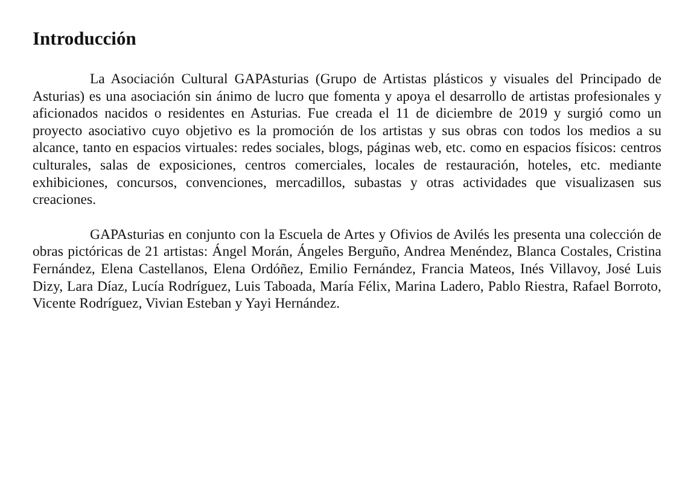Introducción
La Asociación Cultural GAPAsturias (Grupo de Artistas plásticos y visuales del Principado de Asturias) es una asociación sin ánimo de lucro que fomenta y apoya el desarrollo de artistas profesionales y aficionados nacidos o residentes en Asturias. Fue creada el 11 de diciembre de 2019 y surgió como un proyecto asociativo cuyo objetivo es la promoción de los artistas y sus obras con todos los medios a su alcance, tanto en espacios virtuales: redes sociales, blogs, páginas web, etc. como en espacios físicos: centros culturales, salas de exposiciones, centros comerciales, locales de restauración, hoteles, etc. mediante exhibiciones, concursos, convenciones, mercadillos, subastas y otras actividades que visualizasen sus creaciones.
GAPAsturias en conjunto con la Escuela de Artes y Ofivios de Avilés les presenta una colección de obras pictóricas de 21 artistas: Ángel Morán, Ángeles Berguño, Andrea Menéndez, Blanca Costales, Cristina Fernández, Elena Castellanos, Elena Ordóñez, Emilio Fernández, Francia Mateos, Inés Villavoy, José Luis Dizy, Lara Díaz, Lucía Rodríguez, Luis Taboada, María Félix, Marina Ladero, Pablo Riestra, Rafael Borroto, Vicente Rodríguez, Vivian Esteban y Yayi Hernández.